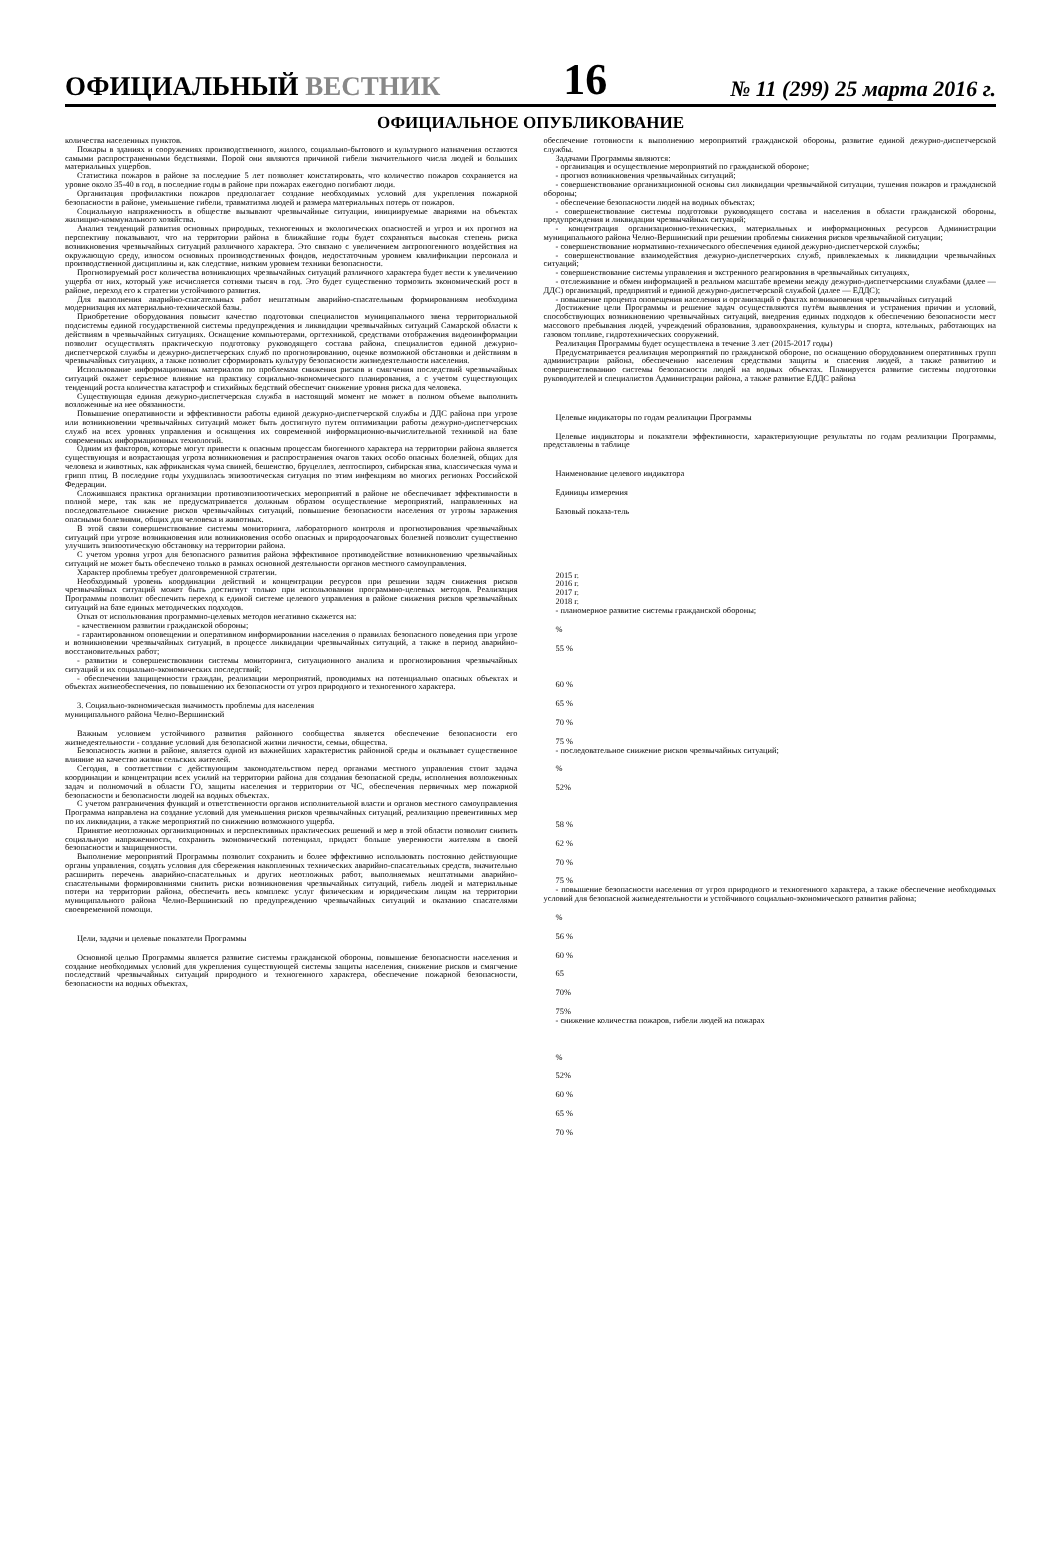ОФИЦИАЛЬНЫЙ ВЕСТНИК
16
№ 11 (299) 25 марта 2016 г.
ОФИЦИАЛЬНОЕ ОПУБЛИКОВАНИЕ
количества населенных пунктов.
Пожары в зданиях и сооружениях производственного, жилого, социально-бытового и культурного назначения остаются самыми распространенными бедствиями. Порой они являются причиной гибели значительного числа людей и больших материальных ущербов.
Статистика пожаров в районе за последние 5 лет позволяет констатировать, что количество пожаров сохраняется на уровне около 35-40 в год, в последние годы в районе при пожарах ежегодно погибают люди.
Организация профилактики пожаров предполагает создание необходимых условий для укрепления пожарной безопасности в районе, уменьшение гибели, травматизма людей и размера материальных потерь от пожаров.
Социальную напряженность в обществе вызывают чрезвычайные ситуации, инициируемые авариями на объектах жилищно-коммунального хозяйства.
Анализ тенденций развития основных природных, техногенных и экологических опасностей и угроз и их прогноз на перспективу показывают, что на территории района в ближайшие годы будет сохраняться высокая степень риска возникновения чрезвычайных ситуаций различного характера. Это связано с увеличением антропогенного воздействия на окружающую среду, износом основных производственных фондов, недостаточным уровнем квалификации персонала и производственной дисциплины и, как следствие, низким уровнем техники безопасности.
Прогнозируемый рост количества возникающих чрезвычайных ситуаций различного характера будет вести к увеличению ущерба от них, который уже исчисляется сотнями тысяч в год. Это будет существенно тормозить экономический рост в районе, переход его к стратегии устойчивого развития.
Для выполнения аварийно-спасательных работ нештатным аварийно-спасательным формированиям необходима модернизация их материально-технической базы.
Приобретение оборудования повысит качество подготовки специалистов муниципального звена территориальной подсистемы единой государственной системы предупреждения и ликвидации чрезвычайных ситуаций Самарской области к действиям в чрезвычайных ситуациях. Оснащение компьютерами, оргтехникой, средствами отображения видеоинформации позволит осуществлять практическую подготовку руководящего состава района, специалистов единой дежурно-диспетчерской службы и дежурно-диспетчерских служб по прогнозированию, оценке возможной обстановки и действиям в чрезвычайных ситуациях, а также позволит сформировать культуру безопасности жизнедеятельности населения.
Использование информационных материалов по проблемам снижения рисков и смягчения последствий чрезвычайных ситуаций окажет серьезное влияние на практику социально-экономического планирования, а с учетом существующих тенденций роста количества катастроф и стихийных бедствий обеспечит снижение уровня риска для человека.
Существующая единая дежурно-диспетчерская служба в настоящий момент не может в полном объеме выполнить возложенные на нее обязанности.
Повышение оперативности и эффективности работы единой дежурно-диспетчерской службы и ДДС района при угрозе или возникновении чрезвычайных ситуаций может быть достигнуто путем оптимизации работы дежурно-диспетчерских служб на всех уровнях управления и оснащения их современной информационно-вычислительной техникой на базе современных информационных технологий.
Одним из факторов, которые могут привести к опасным процессам биогенного характера на территории района является существующая и возрастающая угроза возникновения и распространения очагов таких особо опасных болезней, общих для человека и животных, как африканская чума свиней, бешенство, бруцеллез, лептоспироз, сибирская язва, классическая чума и грипп птиц. В последние годы ухудшилась эпизоотическая ситуация по этим инфекциям во многих регионах Российской Федерации.
Сложившаяся практика организации противоэпизоотических мероприятий в районе не обеспечивает эффективности в полной мере, так как не предусматривается должным образом осуществление мероприятий, направленных на последовательное снижение рисков чрезвычайных ситуаций, повышение безопасности населения от угрозы заражения опасными болезнями, общих для человека и животных.
В этой связи совершенствование системы мониторинга, лабораторного контроля и прогнозирования чрезвычайных ситуаций при угрозе возникновения или возникновения особо опасных и природоочаговых болезней позволит существенно улучшить эпизоотическую обстановку на территории района.
С учетом уровня угроз для безопасного развития района эффективное противодействие возникновению чрезвычайных ситуаций не может быть обеспечено только в рамках основной деятельности органов местного самоуправления.
Характер проблемы требует долговременной стратегии.
Необходимый уровень координации действий и концентрации ресурсов при решении задач снижения рисков чрезвычайных ситуаций может быть достигнут только при использовании программно-целевых методов. Реализация Программы позволит обеспечить переход к единой системе целевого управления в районе снижения рисков чрезвычайных ситуаций на базе единых методических подходов.
Отказ от использования программно-целевых методов негативно скажется на:
- качественном развитии гражданской обороны;
- гарантированном оповещении и оперативном информировании населения о правилах безопасного поведения при угрозе и возникновении чрезвычайных ситуаций, в процессе ликвидации чрезвычайных ситуаций, а также в период аварийно-восстановительных работ;
- развитии и совершенствовании системы мониторинга, ситуационного анализа и прогнозирования чрезвычайных ситуаций и их социально-экономических последствий;
- обеспечении защищенности граждан, реализации мероприятий, проводимых на потенциально опасных объектах и объектах жизнеобеспечения, по повышению их безопасности от угроз природного и техногенного характера.
3. Социально-экономическая значимость проблемы для населения
муниципального района Челно-Вершинский
Важным условием устойчивого развития районного сообщества является обеспечение безопасности его жизнедеятельности - создание условий для безопасной жизни личности, семьи, общества.
Безопасность жизни в районе, является одной из важнейших характеристик районной среды и оказывает существенное влияние на качество жизни сельских жителей.
Сегодня, в соответствии с действующим законодательством перед органами местного управления стоит задача координации и концентрации всех усилий на территории района для создания безопасной среды, исполнения возложенных задач и полномочий в области ГО, защиты населения и территории от ЧС, обеспечения первичных мер пожарной безопасности и безопасности людей на водных объектах.
С учетом разграничения функций и ответственности органов исполнительной власти и органов местного самоуправления Программа направлена на создание условий для уменьшения рисков чрезвычайных ситуаций, реализацию превентивных мер по их ликвидации, а также мероприятий по снижению возможного ущерба.
Принятие неотложных организационных и перспективных практических решений и мер в этой области позволит снизить социальную напряженность, сохранить экономический потенциал, придаст больше уверенности жителям в своей безопасности и защищенности.
Выполнение мероприятий Программы позволит сохранить и более эффективно использовать постоянно действующие органы управления, создать условия для сбережения накопленных технических аварийно-спасательных средств, значительно расширить перечень аварийно-спасательных и других неотложных работ, выполняемых нештатными аварийно-спасательными формированиями снизить риски возникновения чрезвычайных ситуаций, гибель людей и материальные потери на территории района, обеспечить весь комплекс услуг физическим и юридическим лицам на территории муниципального района Челно-Вершинский по предупреждению чрезвычайных ситуаций и оказанию спасателями своевременной помощи.
Цели, задачи и целевые показатели Программы
Основной целью Программы является развитие системы гражданской обороны, повышение безопасности населения и создание необходимых условий для укрепления существующей системы защиты населения, снижение рисков и смягчение последствий чрезвычайных ситуаций природного и техногенного характера, обеспечение пожарной безопасности, безопасности на водных объектах,
обеспечение готовности к выполнению мероприятий гражданской обороны, развитие единой дежурно-диспетчерской службы.
Задачами Программы являются:
- организация и осуществление мероприятий по гражданской обороне;
- прогноз возникновения чрезвычайных ситуаций;
- совершенствование организационной основы сил ликвидации чрезвычайной ситуации, тушения пожаров и гражданской обороны;
- обеспечение безопасности людей на водных объектах;
- совершенствование системы подготовки руководящего состава и населения в области гражданской обороны, предупреждения и ликвидации чрезвычайных ситуаций;
- концентрация организационно-технических, материальных и информационных ресурсов Администрации муниципального района Челно-Вершинский при решении проблемы снижения рисков чрезвычайной ситуации;
- совершенствование нормативно-технического обеспечения единой дежурно-диспетчерской службы;
- совершенствование взаимодействия дежурно-диспетчерских служб, привлекаемых к ликвидации чрезвычайных ситуаций;
- совершенствование системы управления и экстренного реагирования в чрезвычайных ситуациях,
- отслеживание и обмен информацией в реальном масштабе времени между дежурно-диспетчерскими службами (далее — ДДС) организаций, предприятий и единой дежурно-диспетчерской службой (далее — ЕДДС);
- повышение процента оповещения населения и организаций о фактах возникновения чрезвычайных ситуаций
Достижение цели Программы и решение задач осуществляются путём выявления и устранения причин и условий, способствующих возникновению чрезвычайных ситуаций, внедрения единых подходов к обеспечению безопасности мест массового пребывания людей, учреждений образования, здравоохранения, культуры и спорта, котельных, работающих на газовом топливе, гидротехнических сооружений.
Реализация Программы будет осуществлена в течение 3 лет (2015-2017 годы)
Предусматривается реализация мероприятий по гражданской обороне, по оснащению оборудованием оперативных групп администрации района, обеспечению населения средствами защиты и спасения людей, а также развитию и совершенствованию системы безопасности людей на водных объектах. Планируется развитие системы подготовки руководителей и специалистов Администрации района, а также развитие ЕДДС района
Целевые индикаторы по годам реализации Программы
Целевые индикаторы и показатели эффективности, характеризующие результаты по годам реализации Программы, представлены в таблице
Наименование целевого индикатора
Единицы измерения
Базовый показа-тель
2015 г.
2016 г.
2017 г.
2018 г.
- планомерное развитие системы гражданской обороны;
%
55 %
60 %
65 %
70 %
75 %
- последовательное снижение рисков чрезвычайных ситуаций;
%
52%
58 %
62 %
70 %
75 %
- повышение безопасности населения от угроз природного и техногенного характера, а также обеспечение необходимых условий для безопасной жизнедеятельности и устойчивого социально-экономического развития района;
%
56 %
60 %
65
70%
75%
- снижение количества пожаров, гибели людей на пожарах
%
52%
60 %
65 %
70 %